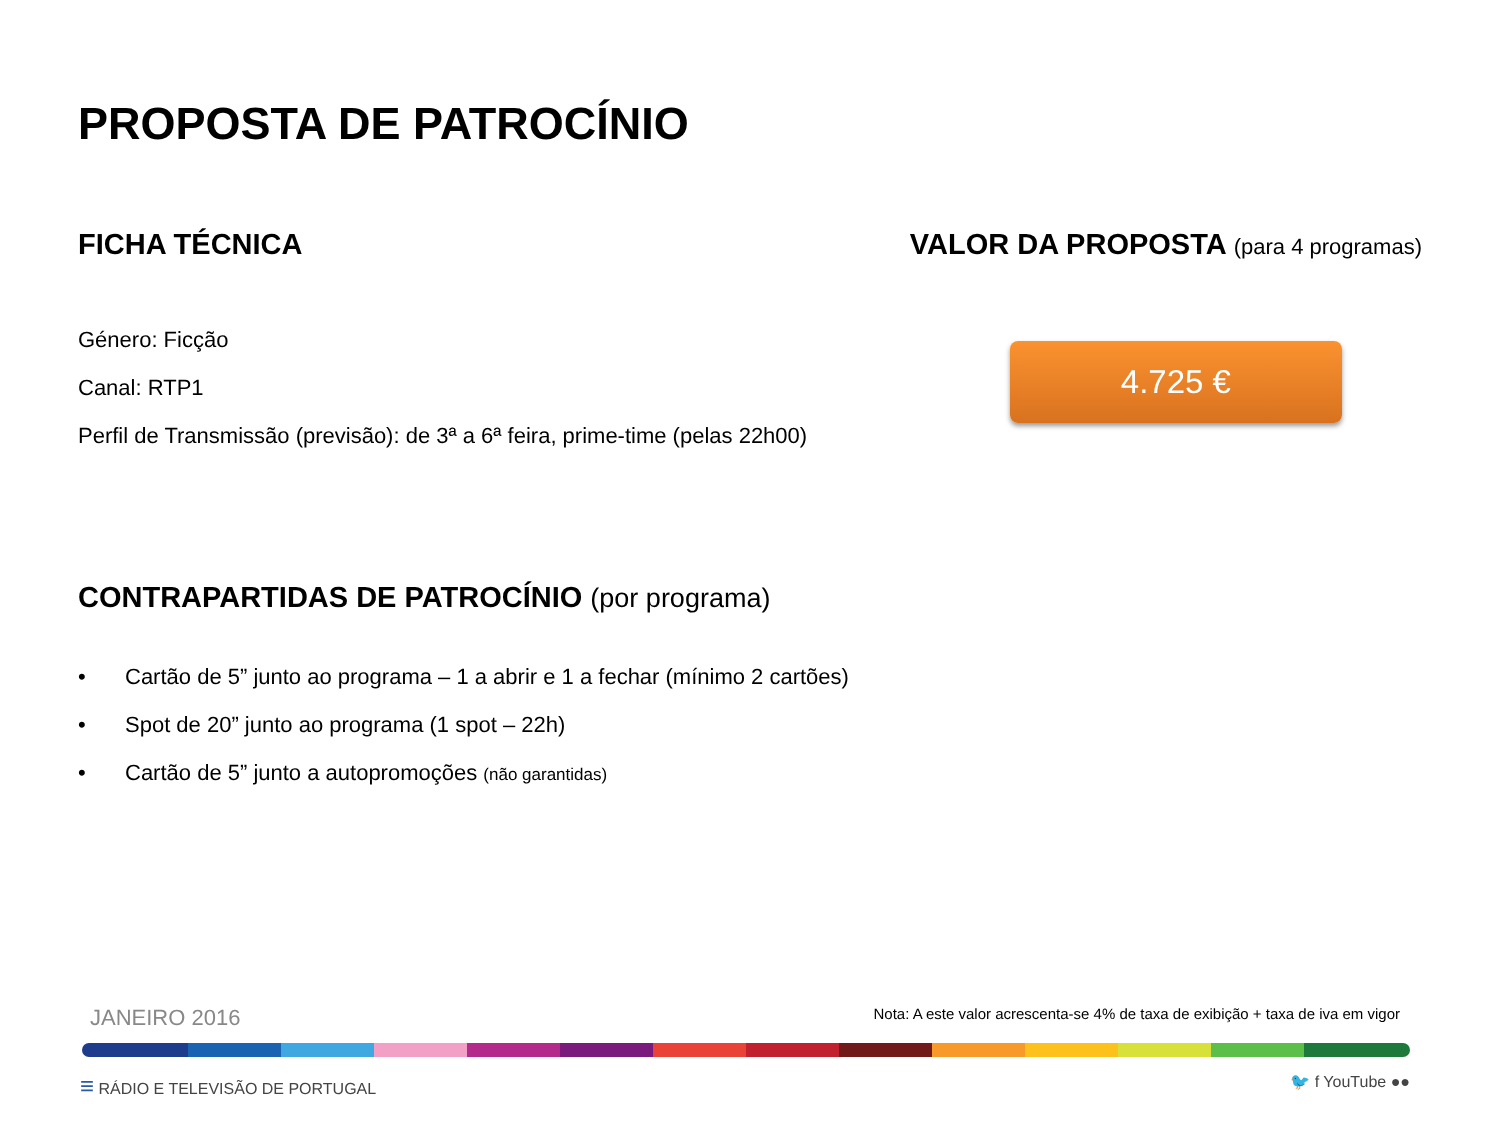PROPOSTA DE PATROCÍNIO
FICHA TÉCNICA
Género: Ficção
Canal: RTP1
Perfil de Transmissão (previsão): de 3ª a 6ª feira, prime-time (pelas 22h00)
VALOR DA PROPOSTA (para 4 programas)
4.725 €
CONTRAPARTIDAS DE PATROCÍNIO (por programa)
• Cartão de 5” junto ao programa – 1 a abrir e 1 a fechar (mínimo 2 cartões)
• Spot de 20” junto ao programa (1 spot – 22h)
• Cartão de 5” junto a autopromoções (não garantidas)
JANEIRO 2016 Nota: A este valor acrescenta-se 4% de taxa de exibição + taxa de iva em vigor
≡ RÁDIO E TELEVISÃO DE PORTUGAL 🐦 f YouTube ●●